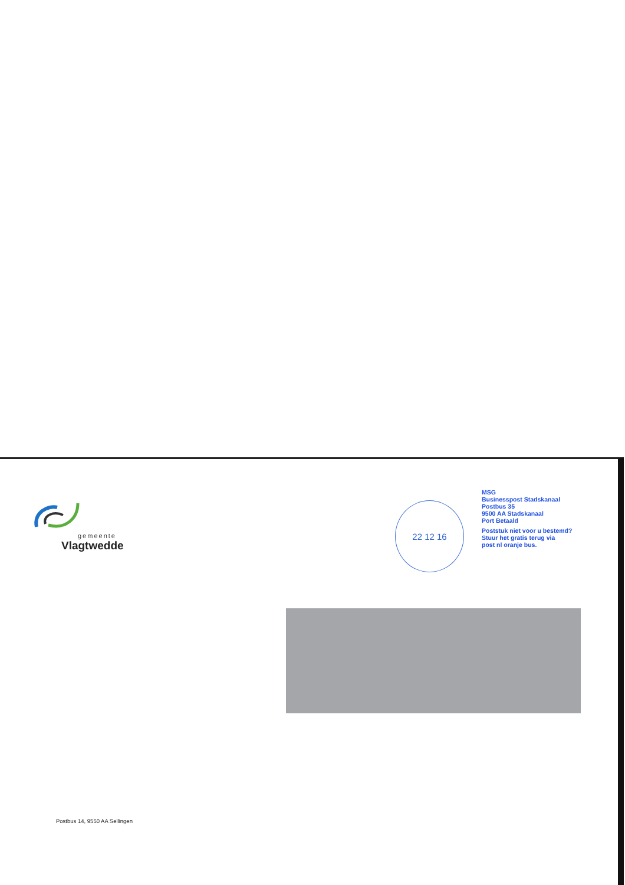gemeente
Vlagtwedde
22 12 16
MSG
Businesspost Stadskanaal
Postbus 35
9500 AA Stadskanaal
Port Betaald
Poststuk niet voor u bestemd?
Stuur het gratis terug via
post nl oranje bus.
Postbus 14, 9550 AA Sellingen